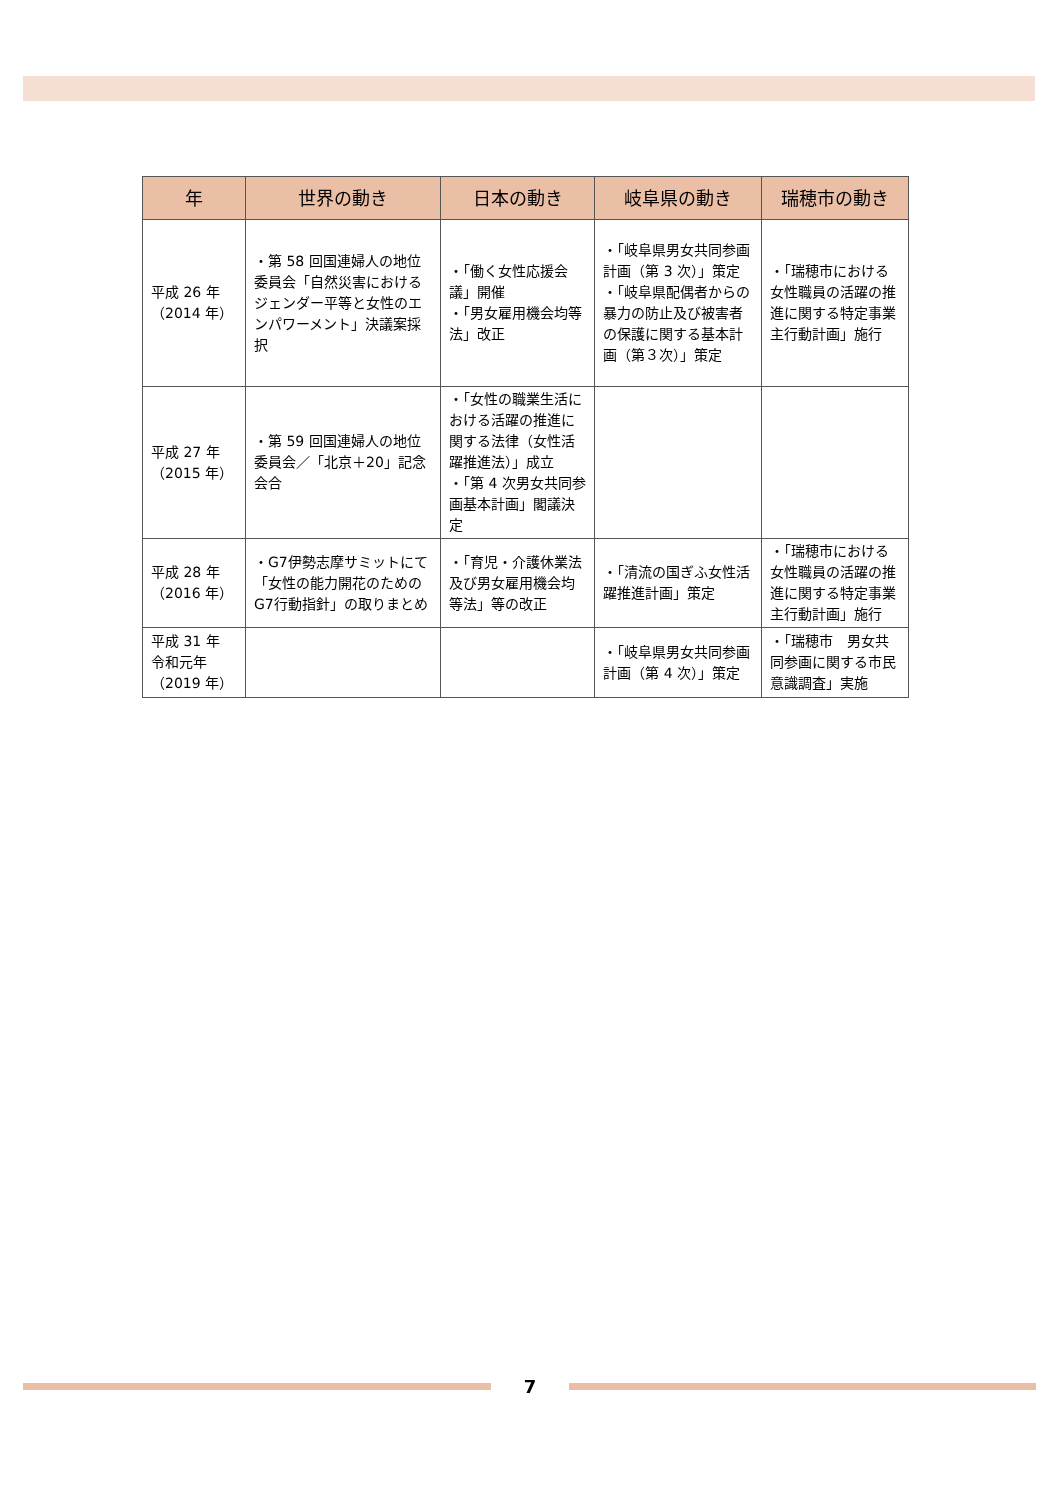| 年 | 世界の動き | 日本の動き | 岐阜県の動き | 瑞穂市の動き |
| --- | --- | --- | --- | --- |
| 平成 26 年 （2014 年） | ・第 58 回国連婦人の地位委員会「自然災害におけるジェンダー平等と女性のエンパワーメント」決議案採択 | ・「働く女性応援会議」開催 ・「男女雇用機会均等法」改正 | ・「岐阜県男女共同参画計画（第 3 次）」策定 ・「岐阜県配偶者からの暴力の防止及び被害者の保護に関する基本計画（第３次）」策定 | ・「瑞穂市における女性職員の活躍の推進に関する特定事業主行動計画」施行 |
| 平成 27 年 （2015 年） | ・第 59 回国連婦人の地位委員会／「北京＋20」記念会合 | ・「女性の職業生活における活躍の推進に関する法律（女性活躍推進法）」成立 ・「第 4 次男女共同参画基本計画」閣議決定 | | |
| 平成 28 年 （2016 年） | ・G7伊勢志摩サミットにて「女性の能力開花のための G7行動指針」の取りまとめ | ・「育児・介護休業法及び男女雇用機会均等法」等の改正 | ・「清流の国ぎふ女性活躍推進計画」策定 | ・「瑞穂市における女性職員の活躍の推進に関する特定事業主行動計画」施行 |
| 平成 31 年 令和元年 （2019 年） | | | ・「岐阜県男女共同参画計画（第 4 次）」策定 | ・「瑞穂市 男女共同参画に関する市民意識調査」実施 |
7